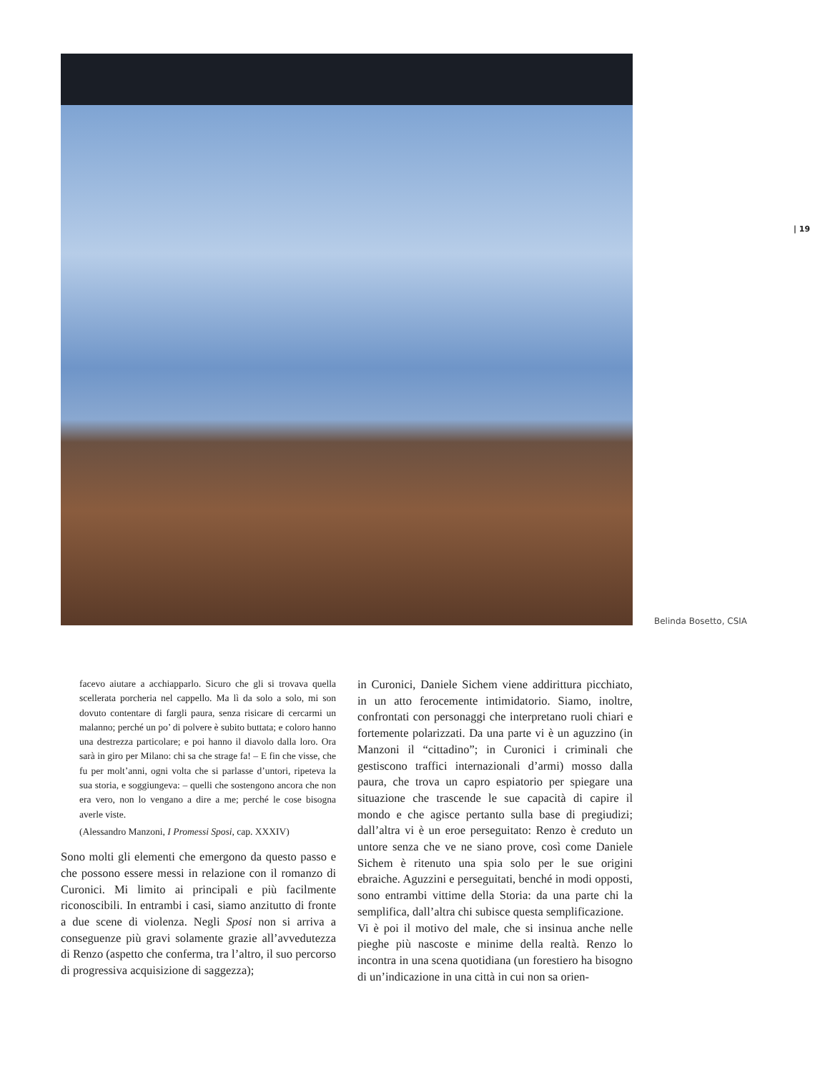| 19
Belinda Bosetto, CSIA
facevo aiutare a acchiapparlo. Sicuro che gli si trovava quella scellerata porcheria nel cappello. Ma lì da solo a solo, mi son dovuto contentare di fargli paura, senza risicare di cercarmi un malanno; perché un po’ di polvere è subito buttata; e coloro hanno una destrezza particolare; e poi hanno il diavolo dalla loro. Ora sarà in giro per Milano: chi sa che strage fa! – E fin che visse, che fu per molt’anni, ogni volta che si parlasse d’untori, ripeteva la sua storia, e soggiungeva: – quelli che sostengono ancora che non era vero, non lo vengano a dire a me; perché le cose bisogna averle viste.
(Alessandro Manzoni, I Promessi Sposi, cap. XXXIV)
Sono molti gli elementi che emergono da questo passo e che possono essere messi in relazione con il romanzo di Curonici. Mi limito ai principali e più facilmente riconoscibili. In entrambi i casi, siamo anzitutto di fronte a due scene di violenza. Negli Sposi non si arriva a conseguenze più gravi solamente grazie all’avvedutezza di Renzo (aspetto che conferma, tra l’altro, il suo percorso di progressiva acquisizione di saggezza);
in Curonici, Daniele Sichem viene addirittura picchiato, in un atto ferocemente intimidatorio. Siamo, inoltre, confrontati con personaggi che interpretano ruoli chiari e fortemente polarizzati. Da una parte vi è un aguzzino (in Manzoni il “cittadino”; in Curonici i criminali che gestiscono traffici internazionali d’armi) mosso dalla paura, che trova un capro espiatorio per spiegare una situazione che trascende le sue capacità di capire il mondo e che agisce pertanto sulla base di pregiudizi; dall’altra vi è un eroe perseguitato: Renzo è creduto un untore senza che ve ne siano prove, così come Daniele Sichem è ritenuto una spia solo per le sue origini ebraiche. Aguzzini e perseguitati, benché in modi opposti, sono entrambi vittime della Storia: da una parte chi la semplifica, dall’altra chi subisce questa semplificazione.
Vi è poi il motivo del male, che si insinua anche nelle pieghe più nascoste e minime della realtà. Renzo lo incontra in una scena quotidiana (un forestiero ha bisogno di un’indicazione in una città in cui non sa orien-